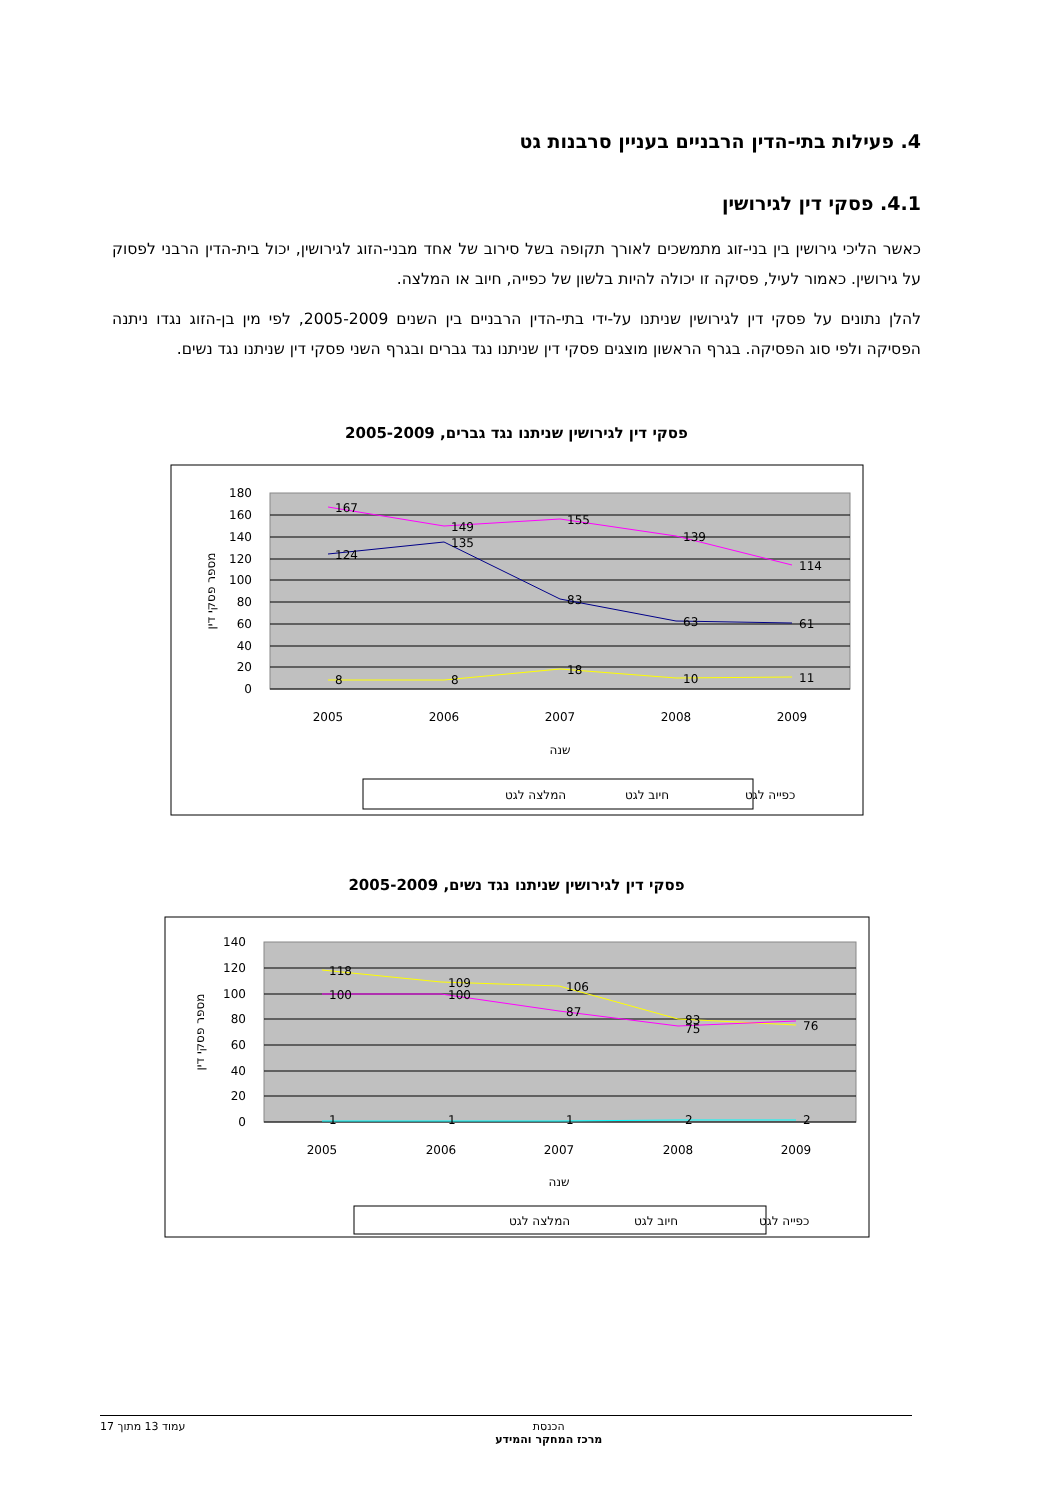4. פעילות בתי-הדין הרבניים בעניין סרבנות גט
4.1. פסקי דין לגירושין
כאשר הליכי גירושין בין בני-זוג מתמשכים לאורך תקופה בשל סירוב של אחד מבני-הזוג לגירושין, יכול בית-הדין הרבני לפסוק על גירושין. כאמור לעיל, פסיקה זו יכולה להיות בלשון של כפייה, חיוב או המלצה.
להלן נתונים על פסקי דין לגירושין שניתנו על-ידי בתי-הדין הרבניים בין השנים 2005-2009, לפי מין בן-הזוג נגדו ניתנה הפסיקה ולפי סוג הפסיקה. בגרף הראשון מוצגים פסקי דין שניתנו נגד גברים ובגרף השני פסקי דין שניתנו נגד נשים.
פסקי דין לגירושין שניתנו נגד גברים, 2005-2009
180
160
140
120
100
80
60
40
20
0
167
149
155
139
114
124
135
83
63
61
8
8
18
10
11
2005
2006
2007
2008
2009
שנה
מספר פסקי דין
כפייה לגט
חיוב לגט
המלצה לגט
פסקי דין לגירושין שניתנו נגד נשים, 2005-2009
140
120
100
80
60
40
20
0
118
109
106
83
76
100
100
87
75
1
1
1
2
2
2005
2006
2007
2008
2009
שנה
מספר פסקי דין
כפייה לגט
חיוב לגט
המלצה לגט
הכנסת
מרכז המחקר והמידע
עמוד 13 מתוך 17